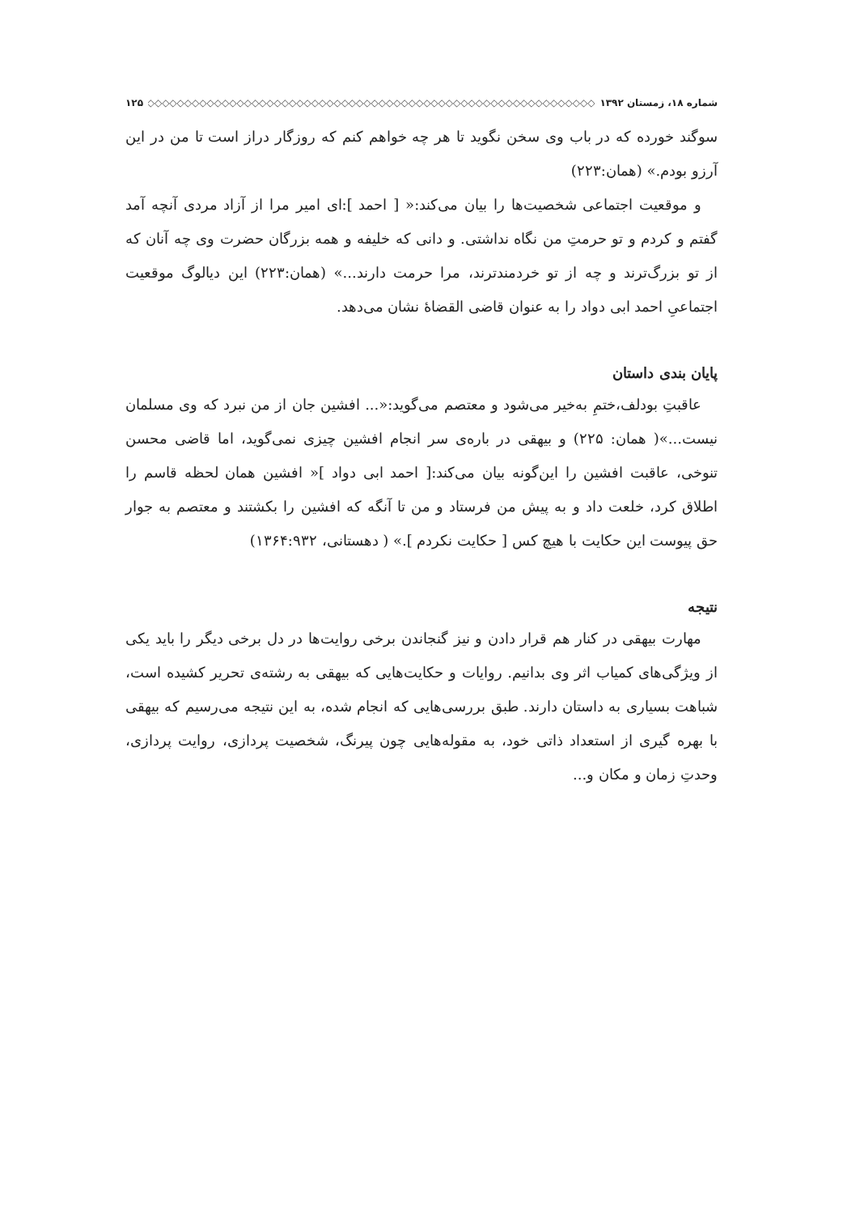شماره ۱۸، زمستان ۱۳۹۲ ◇◇◇◇◇◇◇◇◇◇◇◇◇◇◇◇◇◇◇◇◇◇◇◇◇◇◇◇◇◇◇◇◇◇◇◇◇◇◇◇◇◇◇◇◇◇◇◇◇◇◇◇◇◇◇◇◇◇◇◇ ۱۲۵
سوگند خورده که در باب وی سخن نگوید تا هر چه خواهم کنم که روزگار دراز است تا من در این آرزو بودم.» (همان:۲۲۳)
و موقعیت اجتماعی شخصیت‌ها را بیان می‌کند:« [ احمد ]:ای امیر مرا از آزاد مردی آنچه آمد گفتم و کردم و تو حرمتِ من نگاه نداشتی. و دانی که خلیفه و همه بزرگان حضرت وی چه آنان که از تو بزرگ‌ترند و چه از تو خردمندترند، مرا حرمت دارند...» (همان:۲۲۳) این دیالوگ موقعیت اجتماعیِ احمد ابی دواد را به عنوان قاضی القضاۀ نشان می‌دهد.
پایان بندی داستان
عاقبتِ بودلف،ختمِ به‌خیر می‌شود و معتصم می‌گوید:«... افشین جان از من نبرد که وی مسلمان نیست...»( همان: ۲۲۵) و بیهقی در باره‌ی سر انجام افشین چیزی نمی‌گوید، اما قاضی محسن تنوخی، عاقبت افشین را این‌گونه بیان می‌کند:[ احمد ابی دواد ]« افشین همان لحظه قاسم را اطلاق کرد، خلعت داد و به پیش من فرستاد و من تا آنگه که افشین را بکشتند و معتصم به جوار حق پیوست این حکایت با هیچ کس [ حکایت نکردم ].» ( دهستانی، ۱۳۶۴:۹۳۲)
نتیجه
مهارت بیهقی در کنار هم قرار دادن و نیز گنجاندن برخی روایت‌ها در دل برخی دیگر را باید یکی از ویژگی‌های کمیاب اثر وی بدانیم. روایات و حکایت‌هایی که بیهقی به رشته‌ی تحریر کشیده است، شباهت بسیاری به داستان دارند. طبق بررسی‌هایی که انجام شده، به این نتیجه می‌رسیم که بیهقی با بهره گیری از استعداد ذاتی خود، به مقوله‌هایی چون پیرنگ، شخصیت پردازی، روایت پردازی، وحدتِ زمان و مکان و...